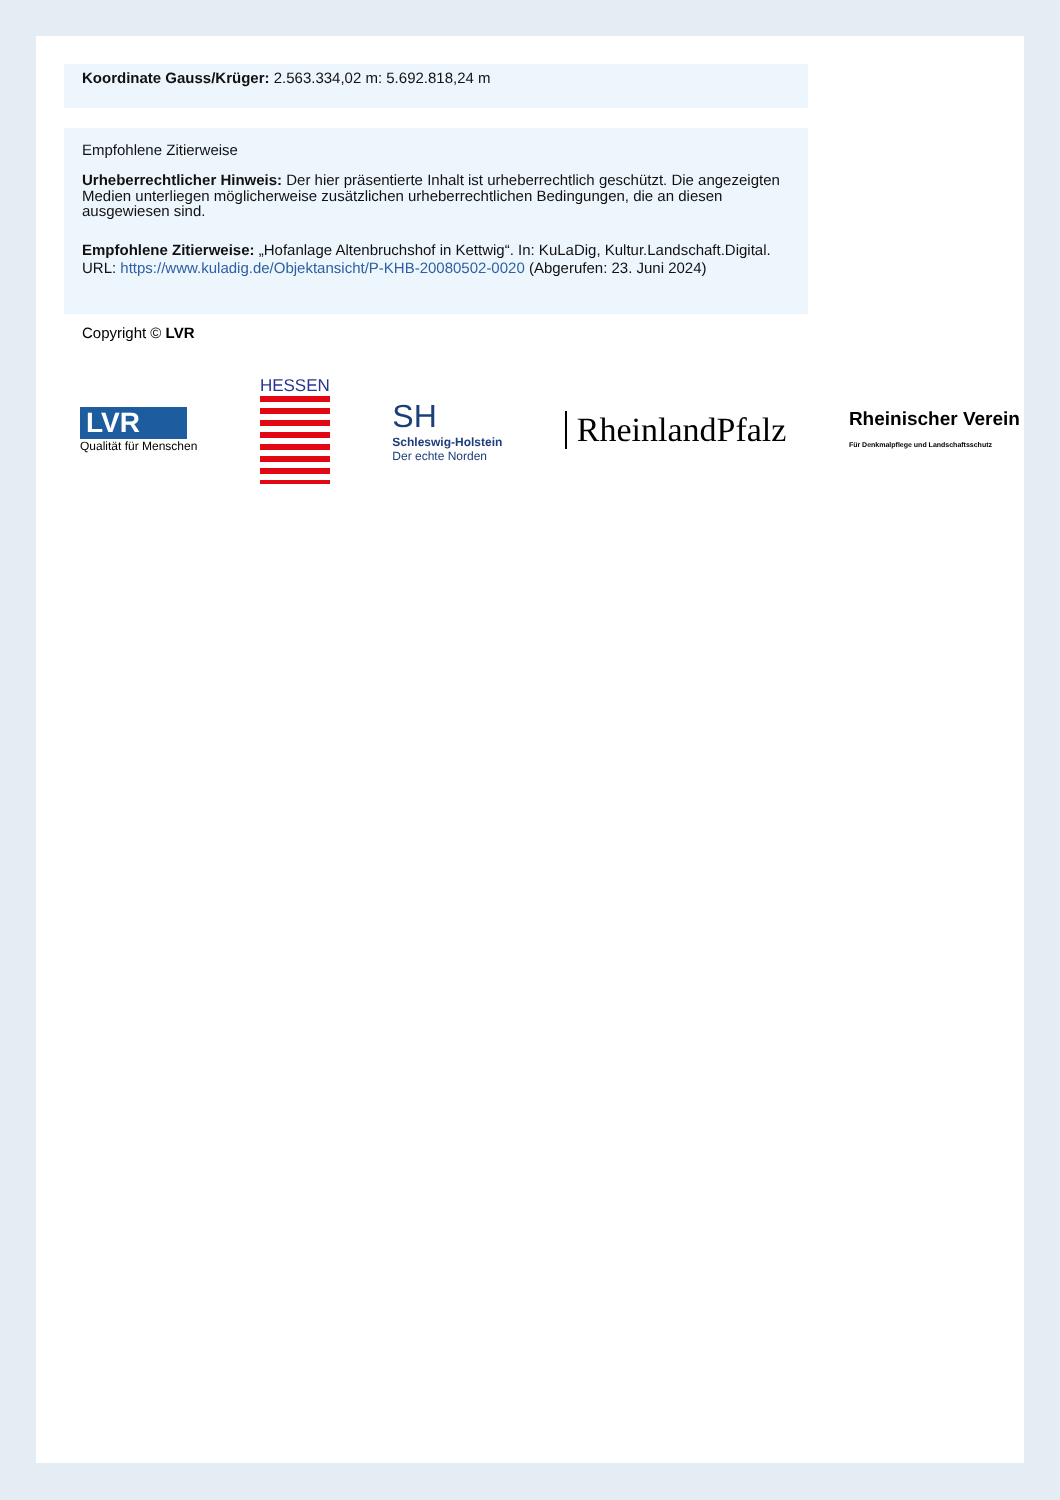Koordinate Gauss/Krüger: 2.563.334,02 m: 5.692.818,24 m
Empfohlene Zitierweise
Urheberrechtlicher Hinweis: Der hier präsentierte Inhalt ist urheberrechtlich geschützt. Die angezeigten Medien unterliegen möglicherweise zusätzlichen urheberrechtlichen Bedingungen, die an diesen ausgewiesen sind.
Empfohlene Zitierweise: „Hofanlage Altenbruchshof in Kettwig“. In: KuLaDig, Kultur.Landschaft.Digital. URL: https://www.kuladig.de/Objektansicht/P-KHB-20080502-0020 (Abgerufen: 23. Juni 2024)
Copyright © LVR
LVR
Qualität für Menschen
HESSEN
SH
Schleswig-Holstein
Der echte Norden
RheinlandPfalz
Rheinischer Verein
Für Denkmalpflege und Landschaftsschutz